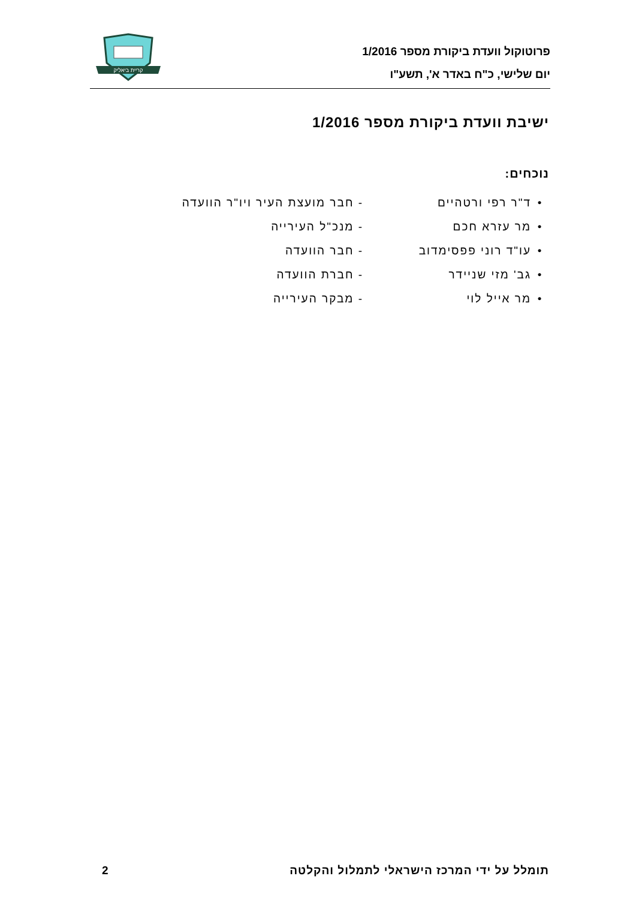פרוטוקול וועדת ביקורת מספר 1/2016
יום שלישי, כ"ח באדר א', תשע"ו
קריית ביאליק
ישיבת וועדת ביקורת מספר 1/2016
נוכחים:
| • | ד"ר רפי ורטהיים | - חבר מועצת העיר ויו"ר הוועדה |
| • | מר עזרא חכם | - מנכ"ל העירייה |
| • | עו"ד רוני פפסימדוב | - חבר הוועדה |
| • | גב' מזי שניידר | - חברת הוועדה |
| • | מר אייל לוי | - מבקר העירייה |
תומלל על ידי המרכז הישראלי לתמלול והקלטה 2